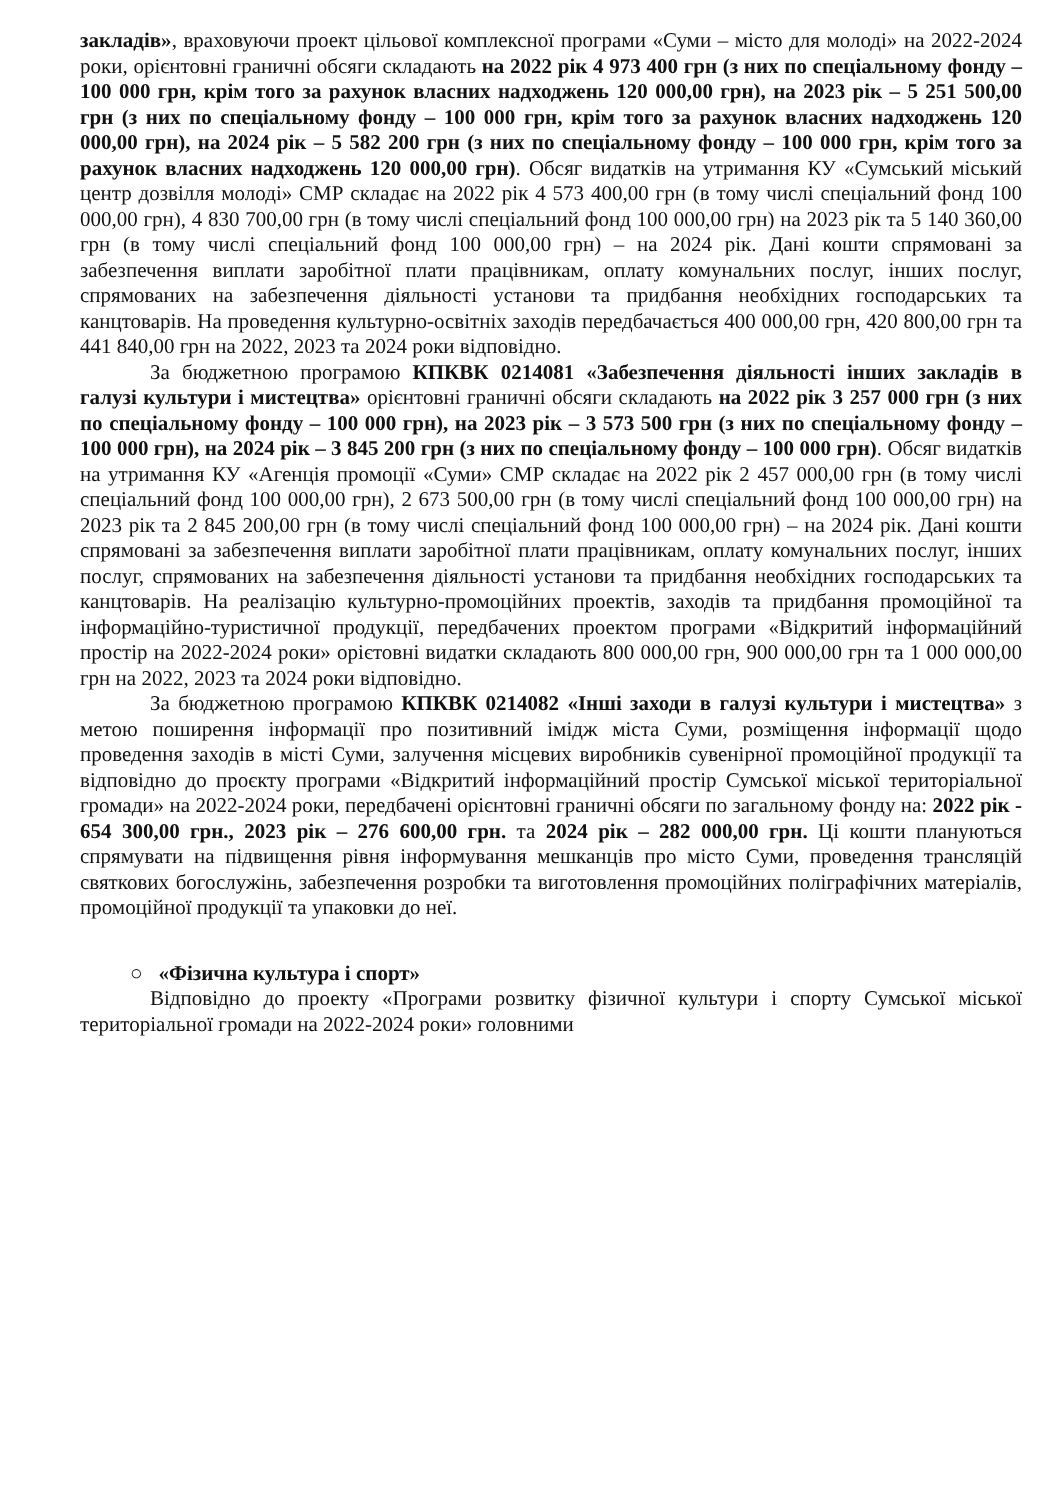закладів», враховуючи проект цільової комплексної програми «Суми – місто для молоді» на 2022-2024 роки, орієнтовні граничні обсяги складають на 2022 рік 4 973 400 грн (з них по спеціальному фонду – 100 000 грн, крім того за рахунок власних надходжень 120 000,00 грн), на 2023 рік – 5 251 500,00 грн (з них по спеціальному фонду – 100 000 грн, крім того за рахунок власних надходжень 120 000,00 грн), на 2024 рік – 5 582 200 грн (з них по спеціальному фонду – 100 000 грн, крім того за рахунок власних надходжень 120 000,00 грн). Обсяг видатків на утримання КУ «Сумський міський центр дозвілля молоді» СМР складає на 2022 рік 4 573 400,00 грн (в тому числі спеціальний фонд 100 000,00 грн), 4 830 700,00 грн (в тому числі спеціальний фонд 100 000,00 грн) на 2023 рік та 5 140 360,00 грн (в тому числі спеціальний фонд 100 000,00 грн) – на 2024 рік. Дані кошти спрямовані за забезпечення виплати заробітної плати працівникам, оплату комунальних послуг, інших послуг, спрямованих на забезпечення діяльності установи та придбання необхідних господарських та канцтоварів. На проведення культурно-освітніх заходів передбачається 400 000,00 грн, 420 800,00 грн та 441 840,00 грн на 2022, 2023 та 2024 роки відповідно.
За бюджетною програмою КПКВК 0214081 «Забезпечення діяльності інших закладів в галузі культури і мистецтва» орієнтовні граничні обсяги складають на 2022 рік 3 257 000 грн (з них по спеціальному фонду – 100 000 грн), на 2023 рік – 3 573 500 грн (з них по спеціальному фонду – 100 000 грн), на 2024 рік – 3 845 200 грн (з них по спеціальному фонду – 100 000 грн). Обсяг видатків на утримання КУ «Агенція промоції «Суми» СМР складає на 2022 рік 2 457 000,00 грн (в тому числі спеціальний фонд 100 000,00 грн), 2 673 500,00 грн (в тому числі спеціальний фонд 100 000,00 грн) на 2023 рік та 2 845 200,00 грн (в тому числі спеціальний фонд 100 000,00 грн) – на 2024 рік. Дані кошти спрямовані за забезпечення виплати заробітної плати працівникам, оплату комунальних послуг, інших послуг, спрямованих на забезпечення діяльності установи та придбання необхідних господарських та канцтоварів. На реалізацію культурно-промоційних проектів, заходів та придбання промоційної та інформаційно-туристичної продукції, передбачених проектом програми «Відкритий інформаційний простір на 2022-2024 роки» орієтовні видатки складають 800 000,00 грн, 900 000,00 грн та 1 000 000,00 грн на 2022, 2023 та 2024 роки відповідно.
За бюджетною програмою КПКВК 0214082 «Інші заходи в галузі культури і мистецтва» з метою поширення інформації про позитивний імідж міста Суми, розміщення інформації щодо проведення заходів в місті Суми, залучення місцевих виробників сувенірної промоційної продукції та відповідно до проєкту програми «Відкритий інформаційний простір Сумської міської територіальної громади» на 2022-2024 роки, передбачені орієнтовні граничні обсяги по загальному фонду на: 2022 рік - 654 300,00 грн., 2023 рік – 276 600,00 грн. та 2024 рік – 282 000,00 грн. Ці кошти плануються спрямувати на підвищення рівня інформування мешканців про місто Суми, проведення трансляцій святкових богослужінь, забезпечення розробки та виготовлення промоційних поліграфічних матеріалів, промоційної продукції та упаковки до неї.
○ «Фізична культура і спорт»
Відповідно до проекту «Програми розвитку фізичної культури і спорту Сумської міської територіальної громади на 2022-2024 роки» головними